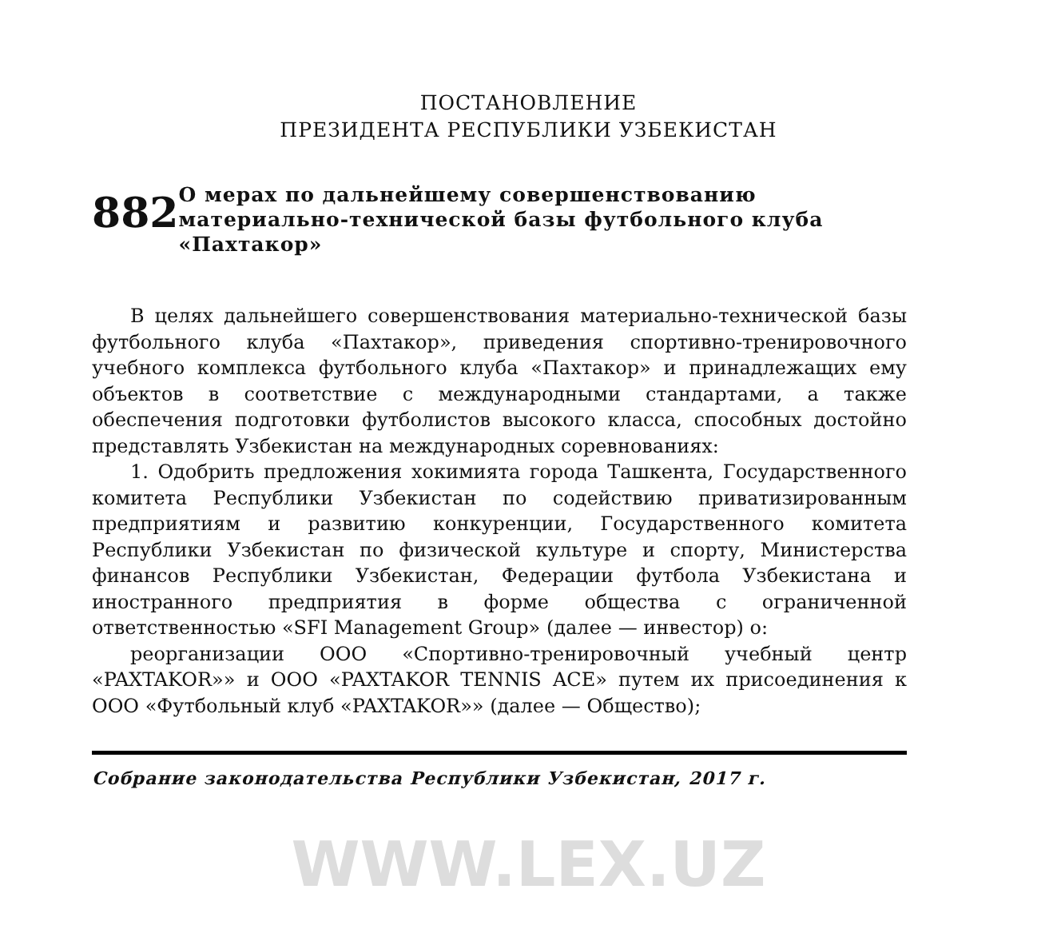ПОСТАНОВЛЕНИЕ
ПРЕЗИДЕНТА РЕСПУБЛИКИ УЗБЕКИСТАН
882
О мерах по дальнейшему совершенствованию материально-технической базы футбольного клуба «Пахтакор»
В целях дальнейшего совершенствования материально-технической базы футбольного клуба «Пахтакор», приведения спортивно-тренировочного учебного комплекса футбольного клуба «Пахтакор» и принадлежащих ему объектов в соответствие с международными стандартами, а также обеспечения подготовки футболистов высокого класса, способных достойно представлять Узбекистан на международных соревнованиях:
1. Одобрить предложения хокимията города Ташкента, Государственного комитета Республики Узбекистан по содействию приватизированным предприятиям и развитию конкуренции, Государственного комитета Республики Узбекистан по физической культуре и спорту, Министерства финансов Республики Узбекистан, Федерации футбола Узбекистана и иностранного предприятия в форме общества с ограниченной ответственностью «SFI Management Group» (далее — инвестор) о:
реорганизации ООО «Спортивно-тренировочный учебный центр «PAXTAKOR»» и ООО «PAXTAKOR TENNIS ACE» путем их присоединения к ООО «Футбольный клуб «PAXTAKOR»» (далее — Общество);
Собрание законодательства Республики Узбекистан, 2017 г.
WWW.LEX.UZ